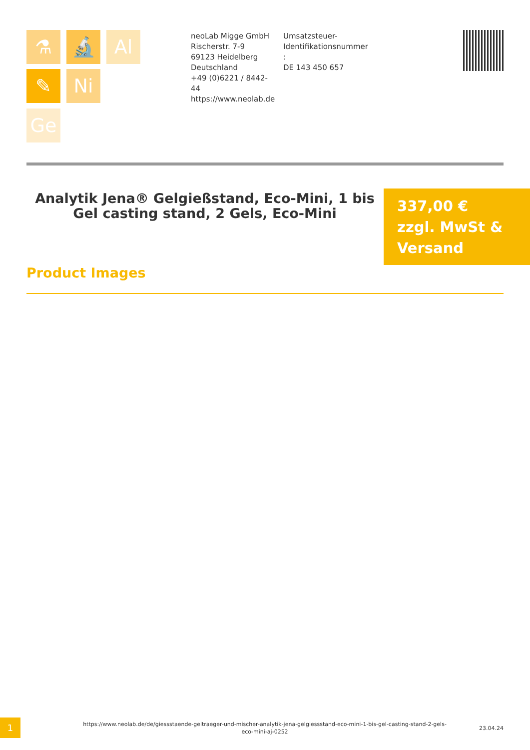⚗ 🔬 Al
✎ Ni
Ge
neoLab Migge GmbH
Rischerstr. 7-9
69123 Heidelberg
Deutschland
+49 (0)6221 / 8442-44
https://www.neolab.de
Umsatzsteuer-Identifikationsnummer
:
DE 143 450 657
Analytik Jena® Gelgießstand, Eco-Mini, 1 bis Gel casting stand, 2 Gels, Eco-Mini
337,00 €
zzgl. MwSt & Versand
Product Images
1
https://www.neolab.de/de/giessstaende-geltraeger-und-mischer-analytik-jena-gelgiessstand-eco-mini-1-bis-gel-casting-stand-2-gels-eco-mini-aj-0252
23.04.24